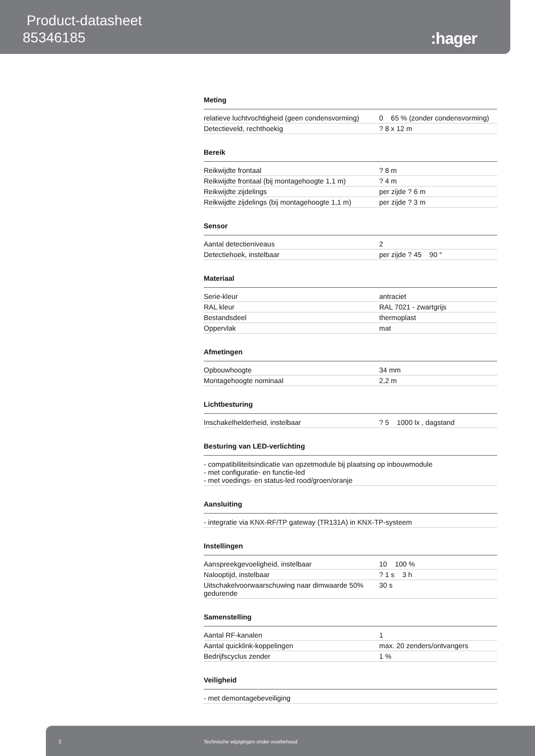Product-datasheet
85346185
:hager
Meting
| relatieve luchtvochtigheid (geen condensvorming) | 0 65 % (zonder condensvorming) |
| Detectieveld, rechthoekig | ? 8 x 12 m |
Bereik
| Reikwijdte frontaal | ? 8 m |
| Reikwijdte frontaal (bij montagehoogte 1,1 m) | ? 4 m |
| Reikwijdte zijdelings | per zijde ? 6 m |
| Reikwijdte zijdelings (bij montagehoogte 1,1 m) | per zijde ? 3 m |
Sensor
| Aantal detectieniveaus | 2 |
| Detectiehoek, instelbaar | per zijde ? 45 90 ° |
Materiaal
| Serie-kleur | antraciet |
| RAL kleur | RAL 7021 - zwartgrijs |
| Bestandsdeel | thermoplast |
| Oppervlak | mat |
Afmetingen
| Opbouwhoogte | 34 mm |
| Montagehoogte nominaal | 2,2 m |
Lichtbesturing
| Inschakelhelderheid, instelbaar | ? 5 1000 lx , dagstand |
Besturing van LED-verlichting
| - compatibiliteitsindicatie van opzetmodule bij plaatsing op inbouwmodule - met configuratie- en functie-led - met voedings- en status-led rood/groen/oranje |
Aansluiting
| - integratie via KNX-RF/TP gateway (TR131A) in KNX-TP-systeem |
Instellingen
| Aanspreekgevoeligheid, instelbaar | 10 100 % |
| Nalooptijd, instelbaar | ? 1 s 3 h |
| Uitschakelvoorwaarschuwing naar dimwaarde 50% gedurende | 30 s |
Samenstelling
| Aantal RF-kanalen | 1 |
| Aantal quicklink-koppelingen | max. 20 zenders/ontvangers |
| Bedrijfscyclus zender | 1 % |
Veiligheid
| - met demontagebeveiliging |
2 Technische wijzigingen onder voorbehoud